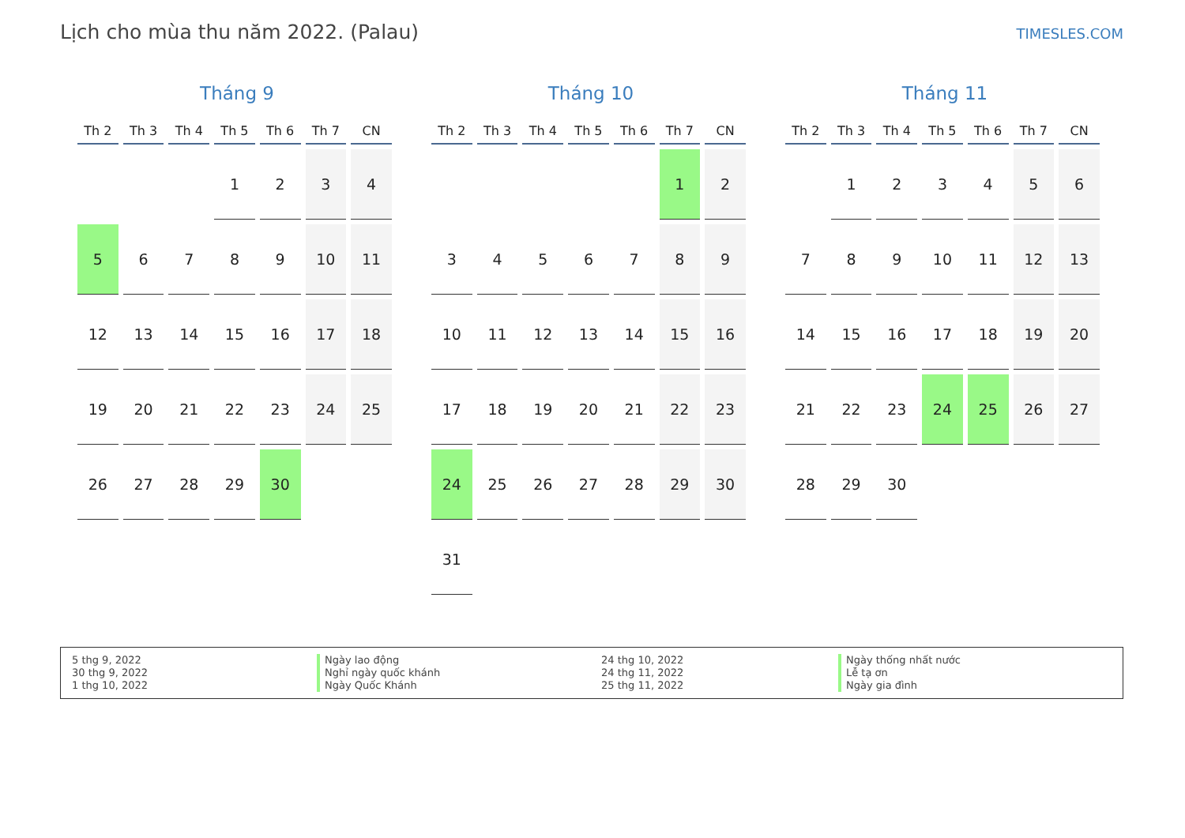Lịch cho mùa thu năm 2022. (Palau)
TIMESLES.COM
Tháng 9
| Th 2 | Th 3 | Th 4 | Th 5 | Th 6 | Th 7 | CN |
| --- | --- | --- | --- | --- | --- | --- |
| | | | 1 | 2 | 3 | 4 |
| 5 | 6 | 7 | 8 | 9 | 10 | 11 |
| 12 | 13 | 14 | 15 | 16 | 17 | 18 |
| 19 | 20 | 21 | 22 | 23 | 24 | 25 |
| 26 | 27 | 28 | 29 | 30 | | |
Tháng 10
| Th 2 | Th 3 | Th 4 | Th 5 | Th 6 | Th 7 | CN |
| --- | --- | --- | --- | --- | --- | --- |
| | | | | | 1 | 2 |
| 3 | 4 | 5 | 6 | 7 | 8 | 9 |
| 10 | 11 | 12 | 13 | 14 | 15 | 16 |
| 17 | 18 | 19 | 20 | 21 | 22 | 23 |
| 24 | 25 | 26 | 27 | 28 | 29 | 30 |
| 31 | | | | | | |
Tháng 11
| Th 2 | Th 3 | Th 4 | Th 5 | Th 6 | Th 7 | CN |
| --- | --- | --- | --- | --- | --- | --- |
| | 1 | 2 | 3 | 4 | 5 | 6 |
| 7 | 8 | 9 | 10 | 11 | 12 | 13 |
| 14 | 15 | 16 | 17 | 18 | 19 | 20 |
| 21 | 22 | 23 | 24 | 25 | 26 | 27 |
| 28 | 29 | 30 | | | | |
5 thg 9, 2022
30 thg 9, 2022
1 thg 10, 2022
Ngày lao động
Nghỉ ngày quốc khánh
Ngày Quốc Khánh
24 thg 10, 2022
24 thg 11, 2022
25 thg 11, 2022
Ngày thống nhất nước
Lễ tạ ơn
Ngày gia đình